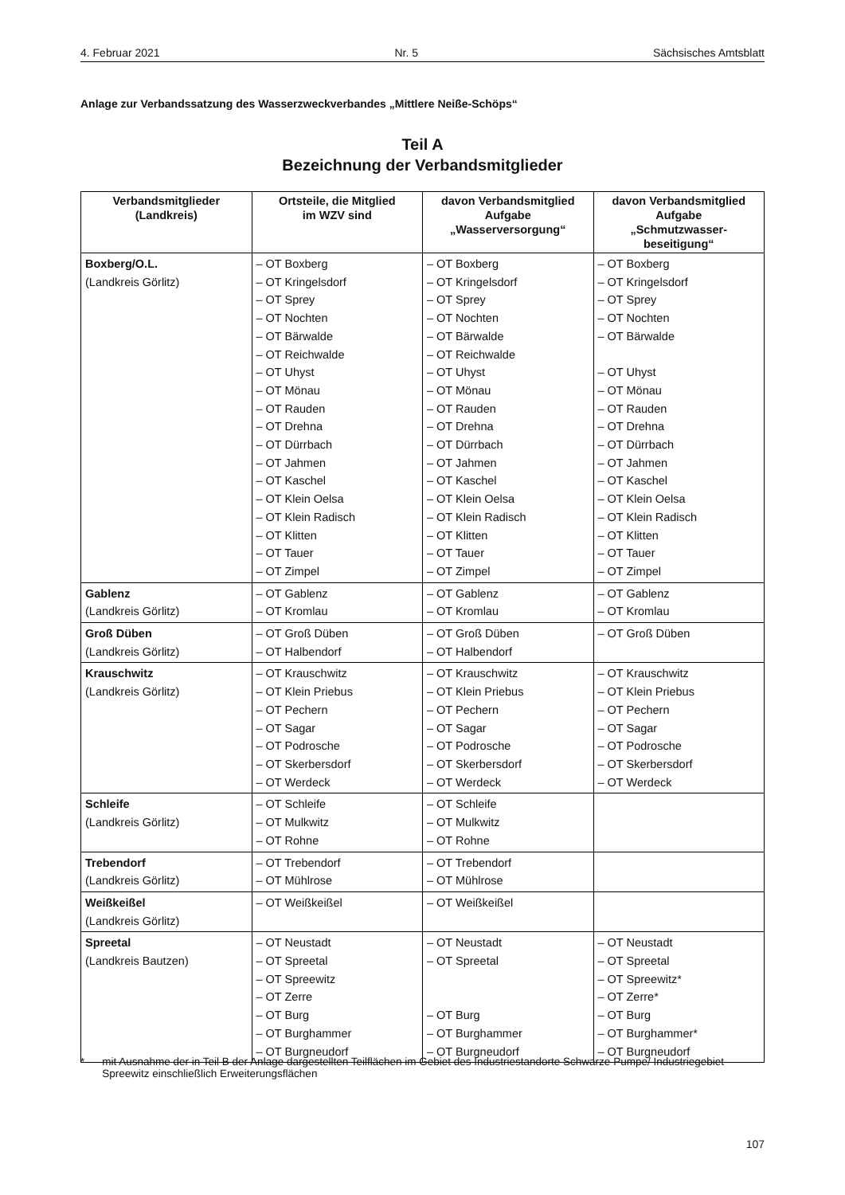4. Februar 2021 Nr. 5 Sächsisches Amtsblatt
Anlage zur Verbandssatzung des Wasserzweckverbandes „Mittlere Neiße-Schöps“
Teil A
Bezeichnung der Verbandsmitglieder
| Verbandsmitglieder (Landkreis) | Ortsteile, die Mitglied im WZV sind | davon Verbandsmitglied Aufgabe „Wasserversorgung“ | davon Verbandsmitglied Aufgabe „Schmutzwasser- beseitigung“ |
| --- | --- | --- | --- |
| Boxberg/O.L. (Landkreis Görlitz) | – OT Boxberg – OT Kringelsdorf – OT Sprey – OT Nochten – OT Bärwalde – OT Reichwalde – OT Uhyst – OT Mönau – OT Rauden – OT Drehna – OT Dürrbach – OT Jahmen – OT Kaschel – OT Klein Oelsa – OT Klein Radisch – OT Klitten – OT Tauer – OT Zimpel | – OT Boxberg – OT Kringelsdorf – OT Sprey – OT Nochten – OT Bärwalde – OT Reichwalde – OT Uhyst – OT Mönau – OT Rauden – OT Drehna – OT Dürrbach – OT Jahmen – OT Kaschel – OT Klein Oelsa – OT Klein Radisch – OT Klitten – OT Tauer – OT Zimpel | – OT Boxberg – OT Kringelsdorf – OT Sprey – OT Nochten – OT Bärwalde – OT Uhyst – OT Mönau – OT Rauden – OT Drehna – OT Dürrbach – OT Jahmen – OT Kaschel – OT Klein Oelsa – OT Klein Radisch – OT Klitten – OT Tauer – OT Zimpel |
| Gablenz (Landkreis Görlitz) | – OT Gablenz – OT Kromlau | – OT Gablenz – OT Kromlau | – OT Gablenz – OT Kromlau |
| Groß Düben (Landkreis Görlitz) | – OT Groß Düben – OT Halbendorf | – OT Groß Düben – OT Halbendorf | – OT Groß Düben |
| Krauschwitz (Landkreis Görlitz) | – OT Krauschwitz – OT Klein Priebus – OT Pechern – OT Sagar – OT Podrosche – OT Skerbersdorf – OT Werdeck | – OT Krauschwitz – OT Klein Priebus – OT Pechern – OT Sagar – OT Podrosche – OT Skerbersdorf – OT Werdeck | – OT Krauschwitz – OT Klein Priebus – OT Pechern – OT Sagar – OT Podrosche – OT Skerbersdorf – OT Werdeck |
| Schleife (Landkreis Görlitz) | – OT Schleife – OT Mulkwitz – OT Rohne | – OT Schleife – OT Mulkwitz – OT Rohne | |
| Trebendorf (Landkreis Görlitz) | – OT Trebendorf – OT Mühlrose | – OT Trebendorf – OT Mühlrose | |
| Weißkeißel (Landkreis Görlitz) | – OT Weißkeißel | – OT Weißkeißel | |
| Spreetal (Landkreis Bautzen) | – OT Neustadt – OT Spreetal – OT Spreewitz – OT Zerre – OT Burg – OT Burghammer – OT Burgneudorf | – OT Neustadt – OT Spreetal – OT Burg – OT Burghammer – OT Burgneudorf | – OT Neustadt – OT Spreetal – OT Spreewitz* – OT Zerre* – OT Burg – OT Burghammer* – OT Burgneudorf |
* mit Ausnahme der in Teil B der Anlage dargestellten Teilflächen im Gebiet des Industriestandorte Schwarze Pumpe/ Industriegebiet Spreewitz einschließlich Erweiterungsflächen
107